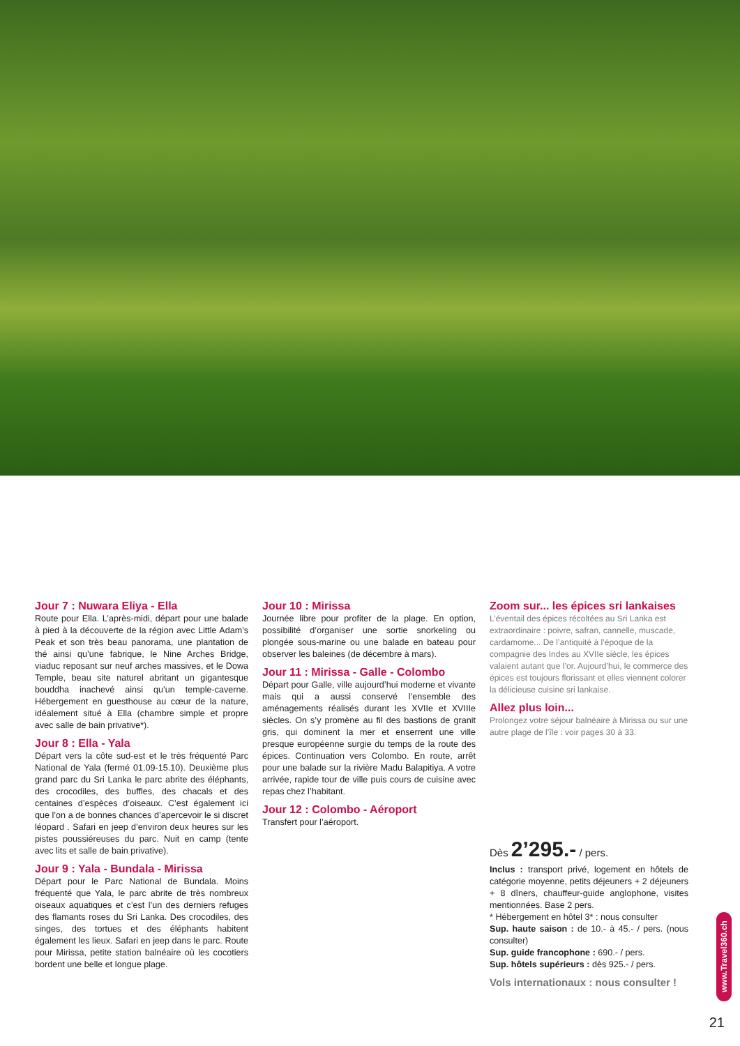Jour 7 : Nuwara Eliya - Ella
Route pour Ella. L’après-midi, départ pour une balade à pied à la découverte de la région avec Little Adam’s Peak et son très beau panorama, une plantation de thé ainsi qu’une fabrique, le Nine Arches Bridge, viaduc reposant sur neuf arches massives, et le Dowa Temple, beau site naturel abritant un gigantesque bouddha inachevé ainsi qu’un temple-caverne. Hébergement en guesthouse au cœur de la nature, idéalement situé à Ella (chambre simple et propre avec salle de bain privative*).
Jour 8 : Ella - Yala
Départ vers la côte sud-est et le très fréquenté Parc National de Yala (fermé 01.09-15.10). Deuxième plus grand parc du Sri Lanka le parc abrite des éléphants, des crocodiles, des buffles, des chacals et des centaines d’espèces d’oiseaux. C’est également ici que l’on a de bonnes chances d’apercevoir le si discret léopard . Safari en jeep d’environ deux heures sur les pistes poussiéreuses du parc. Nuit en camp (tente avec lits et salle de bain privative).
Jour 9 : Yala - Bundala - Mirissa
Départ pour le Parc National de Bundala. Moins fréquenté que Yala, le parc abrite de très nombreux oiseaux aquatiques et c’est l’un des derniers refuges des flamants roses du Sri Lanka. Des crocodiles, des singes, des tortues et des éléphants habitent également les lieux. Safari en jeep dans le parc. Route pour Mirissa, petite station balnéaire où les cocotiers bordent une belle et longue plage.
Jour 10 : Mirissa
Journée libre pour profiter de la plage. En option, possibilité d’organiser une sortie snorkeling ou plongée sous-marine ou une balade en bateau pour observer les baleines (de décembre à mars).
Jour 11 : Mirissa - Galle - Colombo
Départ pour Galle, ville aujourd’hui moderne et vivante mais qui a aussi conservé l’ensemble des aménagements réalisés durant les XVIIe et XVIIIe siècles. On s’y promène au fil des bastions de granit gris, qui dominent la mer et enserrent une ville presque européenne surgie du temps de la route des épices. Continuation vers Colombo. En route, arrêt pour une balade sur la rivière Madu Balapitiya. A votre arrivée, rapide tour de ville puis cours de cuisine avec repas chez l’habitant.
Jour 12 : Colombo - Aéroport
Transfert pour l’aéroport.
Zoom sur... les épices sri lankaises
L’éventail des épices récoltées au Sri Lanka est extraordinaire : poivre, safran, cannelle, muscade, cardamome... De l’antiquité à l’époque de la compagnie des Indes au XVIIe siècle, les épices valaient autant que l’or. Aujourd’hui, le commerce des épices est toujours florissant et elles viennent colorer la délicieuse cuisine sri lankaise.
Allez plus loin...
Prolongez votre séjour balnéaire à Mirissa ou sur une autre plage de l’île : voir pages 30 à 33.
Dès 2’295.- / pers.
Inclus : transport privé, logement en hôtels de catégorie moyenne, petits déjeuners + 2 déjeuners + 8 dîners, chauffeur-guide anglophone, visites mentionnées. Base 2 pers.
* Hébergement en hôtel 3* : nous consulter
Sup. haute saison : de 10.- à 45.- / pers. (nous consulter)
Sup. guide francophone : 690.- / pers.
Sup. hôtels supérieurs : dès 925.- / pers.
Vols internationaux : nous consulter !
www.Travel360.ch
21